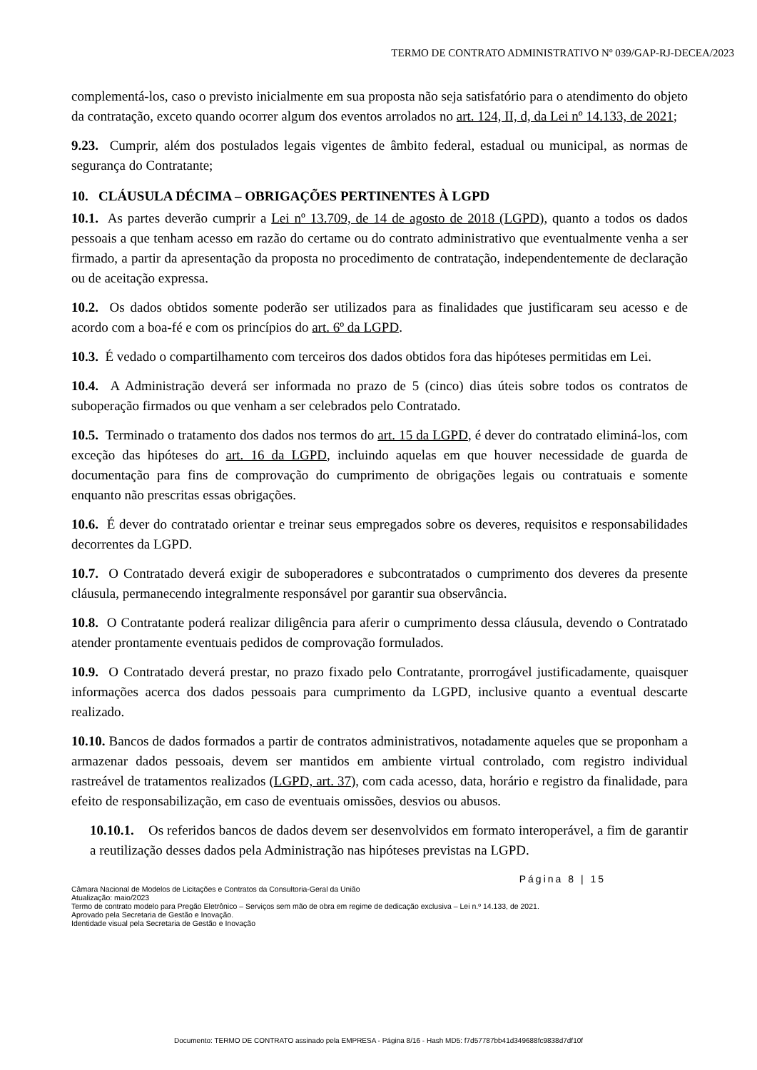TERMO DE CONTRATO ADMINISTRATIVO Nº 039/GAP-RJ-DECEA/2023
complementá-los, caso o previsto inicialmente em sua proposta não seja satisfatório para o atendimento do objeto da contratação, exceto quando ocorrer algum dos eventos arrolados no art. 124, II, d, da Lei nº 14.133, de 2021;
9.23. Cumprir, além dos postulados legais vigentes de âmbito federal, estadual ou municipal, as normas de segurança do Contratante;
10. CLÁUSULA DÉCIMA – OBRIGAÇÕES PERTINENTES À LGPD
10.1. As partes deverão cumprir a Lei nº 13.709, de 14 de agosto de 2018 (LGPD), quanto a todos os dados pessoais a que tenham acesso em razão do certame ou do contrato administrativo que eventualmente venha a ser firmado, a partir da apresentação da proposta no procedimento de contratação, independentemente de declaração ou de aceitação expressa.
10.2. Os dados obtidos somente poderão ser utilizados para as finalidades que justificaram seu acesso e de acordo com a boa-fé e com os princípios do art. 6º da LGPD.
10.3. É vedado o compartilhamento com terceiros dos dados obtidos fora das hipóteses permitidas em Lei.
10.4. A Administração deverá ser informada no prazo de 5 (cinco) dias úteis sobre todos os contratos de suboperação firmados ou que venham a ser celebrados pelo Contratado.
10.5. Terminado o tratamento dos dados nos termos do art. 15 da LGPD, é dever do contratado eliminá-los, com exceção das hipóteses do art. 16 da LGPD, incluindo aquelas em que houver necessidade de guarda de documentação para fins de comprovação do cumprimento de obrigações legais ou contratuais e somente enquanto não prescritas essas obrigações.
10.6. É dever do contratado orientar e treinar seus empregados sobre os deveres, requisitos e responsabilidades decorrentes da LGPD.
10.7. O Contratado deverá exigir de suboperadores e subcontratados o cumprimento dos deveres da presente cláusula, permanecendo integralmente responsável por garantir sua observância.
10.8. O Contratante poderá realizar diligência para aferir o cumprimento dessa cláusula, devendo o Contratado atender prontamente eventuais pedidos de comprovação formulados.
10.9. O Contratado deverá prestar, no prazo fixado pelo Contratante, prorrogável justificadamente, quaisquer informações acerca dos dados pessoais para cumprimento da LGPD, inclusive quanto a eventual descarte realizado.
10.10. Bancos de dados formados a partir de contratos administrativos, notadamente aqueles que se proponham a armazenar dados pessoais, devem ser mantidos em ambiente virtual controlado, com registro individual rastreável de tratamentos realizados (LGPD, art. 37), com cada acesso, data, horário e registro da finalidade, para efeito de responsabilização, em caso de eventuais omissões, desvios ou abusos.
10.10.1. Os referidos bancos de dados devem ser desenvolvidos em formato interoperável, a fim de garantir a reutilização desses dados pela Administração nas hipóteses previstas na LGPD.
Página 8 | 15
Câmara Nacional de Modelos de Licitações e Contratos da Consultoria-Geral da União
Atualização: maio/2023
Termo de contrato modelo para Pregão Eletrônico – Serviços sem mão de obra em regime de dedicação exclusiva – Lei n.º 14.133, de 2021.
Aprovado pela Secretaria de Gestão e Inovação.
Identidade visual pela Secretaria de Gestão e Inovação
Documento: TERMO DE CONTRATO assinado pela EMPRESA - Página 8/16 - Hash MD5: f7d57787bb41d349688fc9838d7df10f